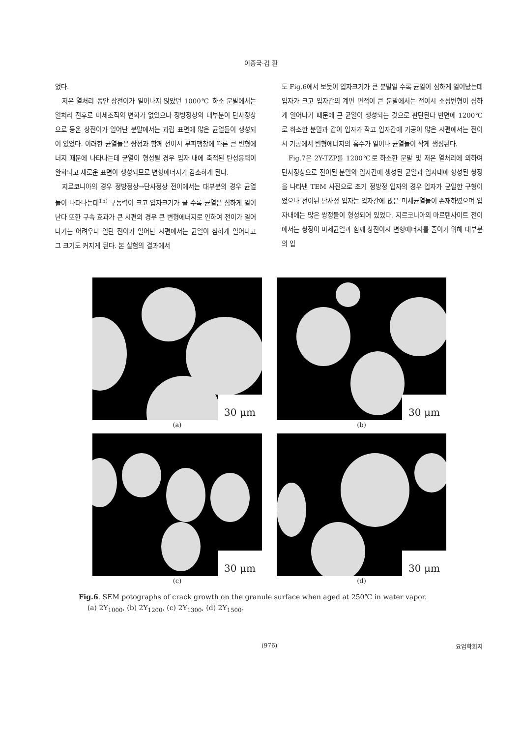이종국·김 환
었다.
저온 열처리 동안 상전이가 일어나지 않았던 1000℃ 하소 분발에서는 열처리 전후로 미세조직의 변화가 없었으나 정방정상의 대부분이 단사정상으로 등온 상전이가 일어난 분말에서는 과립 표면에 많은 균열들이 생성되어 있었다. 이러한 균열들은 쌍정과 함께 전이시 부피팽창에 따른 큰 변형에너지 때문에 나타나는데 균열이 형성될 경우 입자 내에 축적된 탄성응력이 완화되고 새로운 표면이 생성되므로 변형에너지가 감소하게 된다.
지르코니아의 경우 정방정상→단사정상 전이에서는 대부분의 경우 균열들이 나타나는데<sup>15)</sup> 구동력이 크고 입자크기가 클 수록 균열은 심하게 일어난다 또한 구속 효과가 큰 시편의 경우 큰 변형에너지로 인하여 전이가 일어나기는 어려우나 일단 전이가 일어난 시편에서는 균열이 심하게 일어나고 그 크기도 커지게 된다. 본 실험의 결과에서
도 Fig.6에서 보듯이 입자크기가 큰 분말일 수록 균일이 심하게 일어났는데 입자가 크고 입자간의 계면 면적이 큰 분말에서는 전이시 소성변형이 심하게 일어나기 때문에 큰 균열이 생성되는 것으로 판단된다 반면에 1200℃로 하소한 분밀과 같이 입자가 작고 입자간에 기공이 많은 시편에서는 전이 시 기공에서 변형에너지의 흡수가 일어나 균열들이 작게 생성된다.
Fig.7은 2Y-TZP를 1200℃로 하소한 분말 및 저온 열처리에 의하여 단사정상으로 전이된 분밀의 입자간에 생성된 균열과 입자내에 형성된 쌍정을 나타낸 TEM 사진으로 초기 정방정 입자의 경우 입자가 균일한 구형이었으나 전이된 단사정 입자는 입자간에 많은 미세균열들이 존재하였으며 입자내에는 많은 쌍정들이 형성되어 있었다. 지르코니아의 마르텐사이트 전이에서는 쌍정이 미세균열과 함께 상전이시 변형에너지를 줄이기 위해 대부분의 입
30 μm
(a)
30 μm
(b)
30 μm
(c)
30 μm
(d)
Fig.6. SEM potographs of crack growth on the granule surface when aged at 250℃ in water vapor.
(a) 2Y<sub>1000</sub>, (b) 2Y<sub>1200</sub>, (c) 2Y<sub>1300</sub>, (d) 2Y<sub>1500</sub>.
(976) 요업학회지